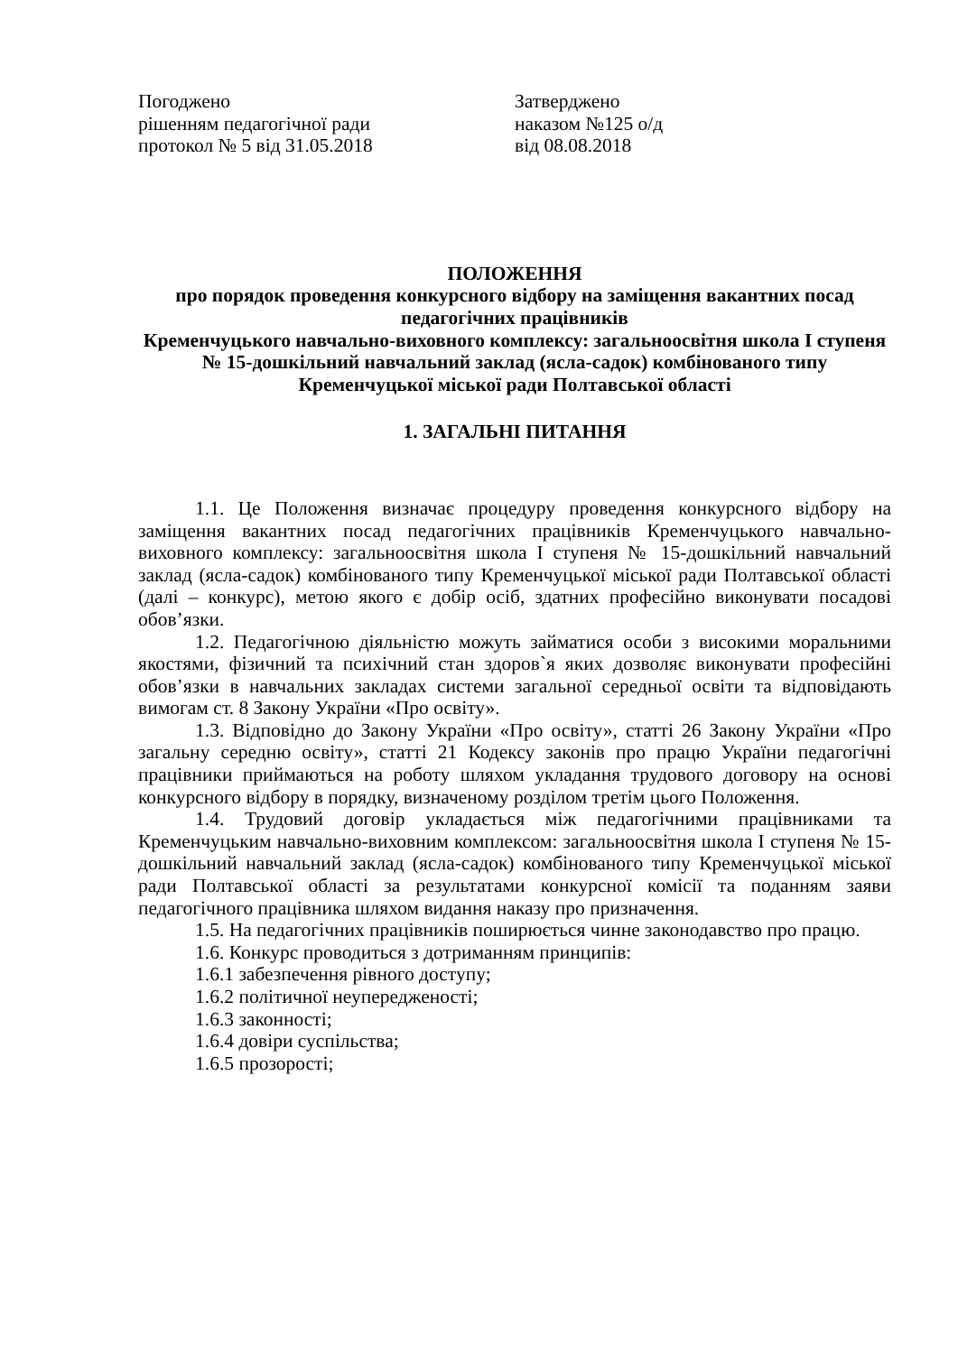Погоджено
рішенням педагогічної ради
протокол № 5 від 31.05.2018
Затверджено
наказом №125 о/д
від 08.08.2018
ПОЛОЖЕННЯ
про порядок проведення конкурсного відбору на заміщення вакантних посад педагогічних працівників
Кременчуцького навчально-виховного комплексу: загальноосвітня школа І ступеня № 15-дошкільний навчальний заклад (ясла-садок) комбінованого типу Кременчуцької міської ради Полтавської області
1. ЗАГАЛЬНІ ПИТАННЯ
1.1. Це Положення визначає процедуру проведення конкурсного відбору на заміщення вакантних посад педагогічних працівників Кременчуцького навчально-виховного комплексу: загальноосвітня школа І ступеня № 15-дошкільний навчальний заклад (ясла-садок) комбінованого типу Кременчуцької міської ради Полтавської області (далі – конкурс), метою якого є добір осіб, здатних професійно виконувати посадові обов’язки.
1.2. Педагогічною діяльністю можуть займатися особи з високими моральними якостями, фізичний та психічний стан здоров`я яких дозволяє виконувати професійні обов’язки в навчальних закладах системи загальної середньої освіти та відповідають вимогам ст. 8 Закону України «Про освіту».
1.3. Відповідно до Закону України «Про освіту», статті 26 Закону України «Про загальну середню освіту», статті 21 Кодексу законів про працю України педагогічні працівники приймаються на роботу шляхом укладання трудового договору на основі конкурсного відбору в порядку, визначеному розділом третім цього Положення.
1.4. Трудовий договір укладається між педагогічними працівниками та Кременчуцьким навчально-виховним комплексом: загальноосвітня школа І ступеня № 15-дошкільний навчальний заклад (ясла-садок) комбінованого типу Кременчуцької міської ради Полтавської області за результатами конкурсної комісії та поданням заяви педагогічного працівника шляхом видання наказу про призначення.
1.5. На педагогічних працівників поширюється чинне законодавство про працю.
1.6. Конкурс проводиться з дотриманням принципів:
1.6.1 забезпечення рівного доступу;
1.6.2 політичної неупередженості;
1.6.3 законності;
1.6.4 довіри суспільства;
1.6.5 прозорості;